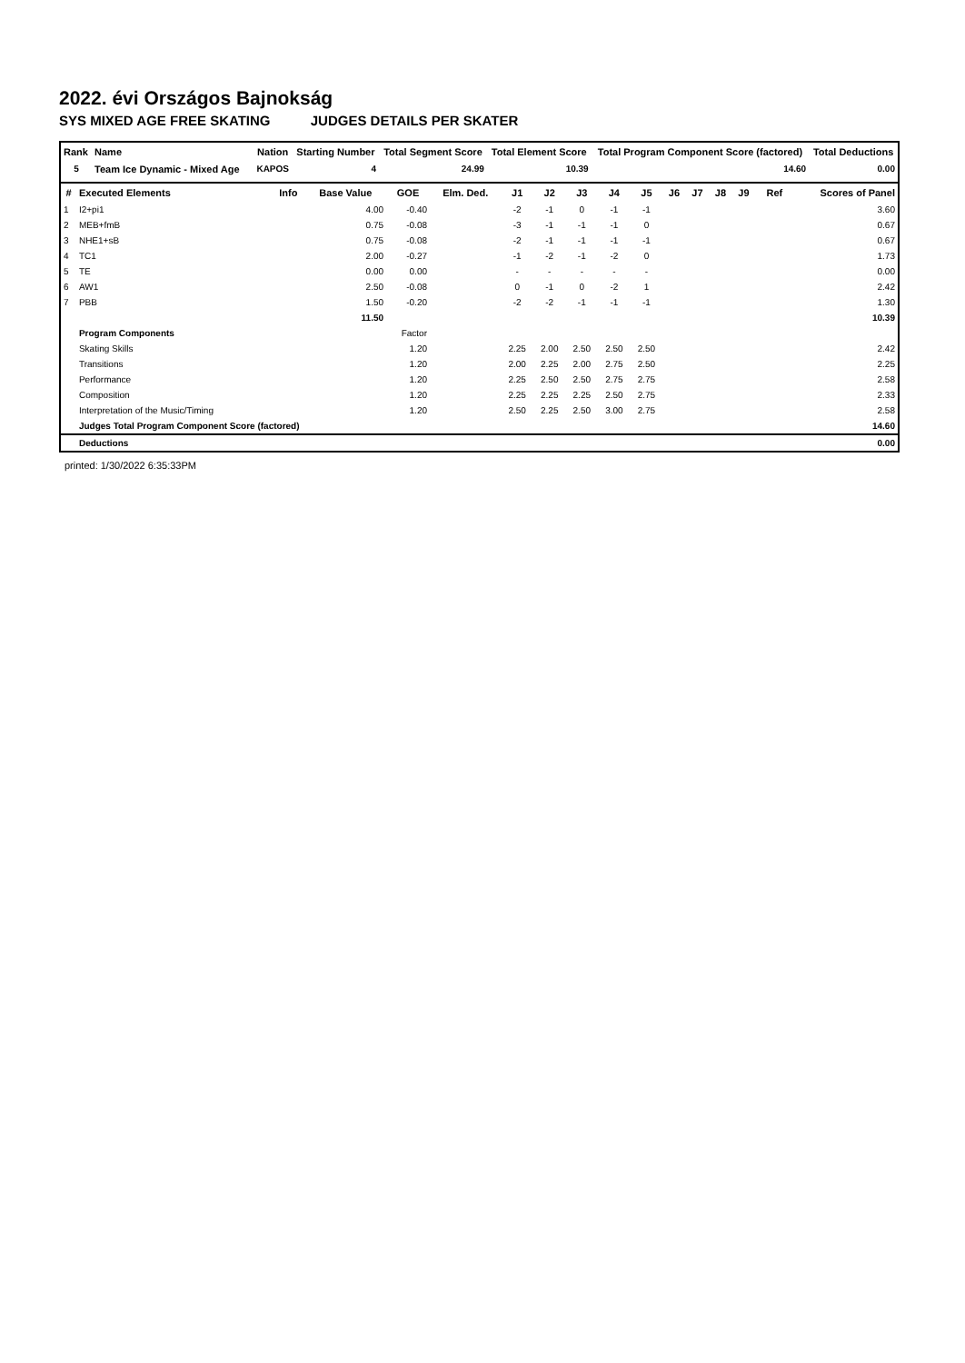2022. évi Országos Bajnokság
SYS MIXED AGE FREE SKATING JUDGES DETAILS PER SKATER
| Rank | Name | | Nation | Starting Number | Total Segment Score | Total Element Score | Total Program Component Score (factored) | Total Deductions |
| --- | --- | --- | --- | --- | --- | --- | --- | --- |
| 5 | Team Ice Dynamic - Mixed Age | | KAPOS | 4 | 24.99 | 10.39 | 14.60 | 0.00 |
| # | Executed Elements | Info | Base Value | GOE | Elm. Ded. | J1 | J2 | J3 | J4 | J5 | J6 | J7 | J8 | J9 | Ref | Scores of Panel |
| --- | --- | --- | --- | --- | --- | --- | --- | --- | --- | --- | --- | --- | --- | --- | --- | --- |
| 1 | I2+pi1 | | 4.00 | -0.40 | | -2 | -1 | 0 | -1 | -1 | | | | | | 3.60 |
| 2 | MEB+fmB | | 0.75 | -0.08 | | -3 | -1 | -1 | -1 | 0 | | | | | | 0.67 |
| 3 | NHE1+sB | | 0.75 | -0.08 | | -2 | -1 | -1 | -1 | -1 | | | | | | 0.67 |
| 4 | TC1 | | 2.00 | -0.27 | | -1 | -2 | -1 | -2 | 0 | | | | | | 1.73 |
| 5 | TE | | 0.00 | 0.00 | | - | - | - | - | - | | | | | | 0.00 |
| 6 | AW1 | | 2.50 | -0.08 | | 0 | -1 | 0 | -2 | 1 | | | | | | 2.42 |
| 7 | PBB | | 1.50 | -0.20 | | -2 | -2 | -1 | -1 | -1 | | | | | | 1.30 |
| | | | 11.50 | | | | | | | | | | | | | 10.39 |
| | Program Components | | | Factor | | | | | | | | | | | | |
| | Skating Skills | | | 1.20 | | 2.25 | 2.00 | 2.50 | 2.50 | 2.50 | | | | | | 2.42 |
| | Transitions | | | 1.20 | | 2.00 | 2.25 | 2.00 | 2.75 | 2.50 | | | | | | 2.25 |
| | Performance | | | 1.20 | | 2.25 | 2.50 | 2.50 | 2.75 | 2.75 | | | | | | 2.58 |
| | Composition | | | 1.20 | | 2.25 | 2.25 | 2.25 | 2.50 | 2.75 | | | | | | 2.33 |
| | Interpretation of the Music/Timing | | | 1.20 | | 2.50 | 2.25 | 2.50 | 3.00 | 2.75 | | | | | | 2.58 |
| | Judges Total Program Component Score (factored) | | | | | | | | | | | | | | | 14.60 |
| | Deductions | | | | | | | | | | | | | | | 0.00 |
printed: 1/30/2022 6:35:33PM